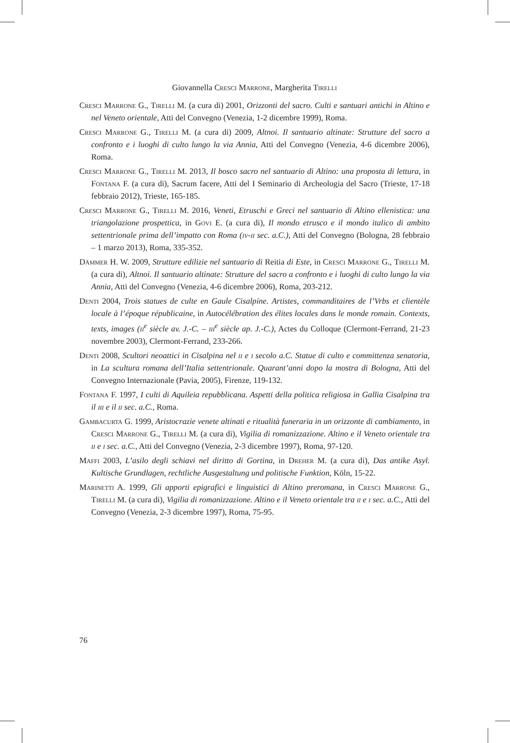Giovannella Cresci Marrone, Margherita Tirelli
Cresci Marrone G., Tirelli M. (a cura di) 2001, Orizzonti del sacro. Culti e santuari antichi in Altino e nel Veneto orientale, Atti del Convegno (Venezia, 1-2 dicembre 1999), Roma.
Cresci Marrone G., Tirelli M. (a cura di) 2009, Altnoi. Il santuario altinate: Strutture del sacro a confronto e i luoghi di culto lungo la via Annia, Atti del Convegno (Venezia, 4-6 dicembre 2006), Roma.
Cresci Marrone G., Tirelli M. 2013, Il bosco sacro nel santuario di Altino: una proposta di lettura, in Fontana F. (a cura di), Sacrum facere, Atti del I Seminario di Archeologia del Sacro (Trieste, 17-18 febbraio 2012), Trieste, 165-185.
Cresci Marrone G., Tirelli M. 2016, Veneti, Etruschi e Greci nel santuario di Altino ellenistica: una triangolazione prospettica, in Govi E. (a cura di), Il mondo etrusco e il mondo italico di ambito settentrionale prima dell’impatto con Roma (iv-ii sec. a.C.), Atti del Convegno (Bologna, 28 febbraio – 1 marzo 2013), Roma, 335-352.
Dämmer H. W. 2009, Strutture edilizie nel santuario di Reitia di Este, in Cresci Marrone G., Tirelli M. (a cura di), Altnoi. Il santuario altinate: Strutture del sacro a confronto e i luoghi di culto lungo la via Annia, Atti del Convegno (Venezia, 4-6 dicembre 2006), Roma, 203-212.
Denti 2004, Trois statues de culte en Gaule Cisalpine. Artistes, commanditaires de l’Vrbs et clientèle locale à l’époque républicaine, in Autocélébration des élites locales dans le monde romain. Contexts, texts, images (ii<sup>e</sup> siècle av. J.-C. – iii<sup>e</sup> siècle ap. J.-C.), Actes du Colloque (Clermont-Ferrand, 21-23 novembre 2003), Clermont-Ferrand, 233-266.
Denti 2008, Scultori neoattici in Cisalpina nel ii e i secolo a.C. Statue di culto e committenza senatoria, in La scultura romana dell’Italia settentrionale. Quarant’anni dopo la mostra di Bologna, Atti del Convegno Internazionale (Pavia, 2005), Firenze, 119-132.
Fontana F. 1997, I culti di Aquileia repubblicana. Aspetti della politica religiosa in Gallia Cisalpina tra il iii e il ii sec. a.C., Roma.
Gambacurta G. 1999, Aristocrazie venete altinati e ritualità funeraria in un orizzonte di cambiamento, in Cresci Marrone G., Tirelli M. (a cura di), Vigilia di romanizzazione. Altino e il Veneto orientale tra ii e i sec. a.C., Atti del Convegno (Venezia, 2-3 dicembre 1997), Roma, 97-120.
Maffi 2003, L’asilo degli schiavi nel diritto di Gortina, in Dreher M. (a cura di), Das antike Asyl. Kultische Grundlagen, rechtliche Ausgestaltung und politische Funktion, Köln, 15-22.
Marinetti A. 1999, Gli apporti epigrafici e linguistici di Altino preromana, in Cresci Marrone G., Tirelli M. (a cura di), Vigilia di romanizzazione. Altino e il Veneto orientale tra ii e i sec. a.C., Atti del Convegno (Venezia, 2-3 dicembre 1997), Roma, 75-95.
76